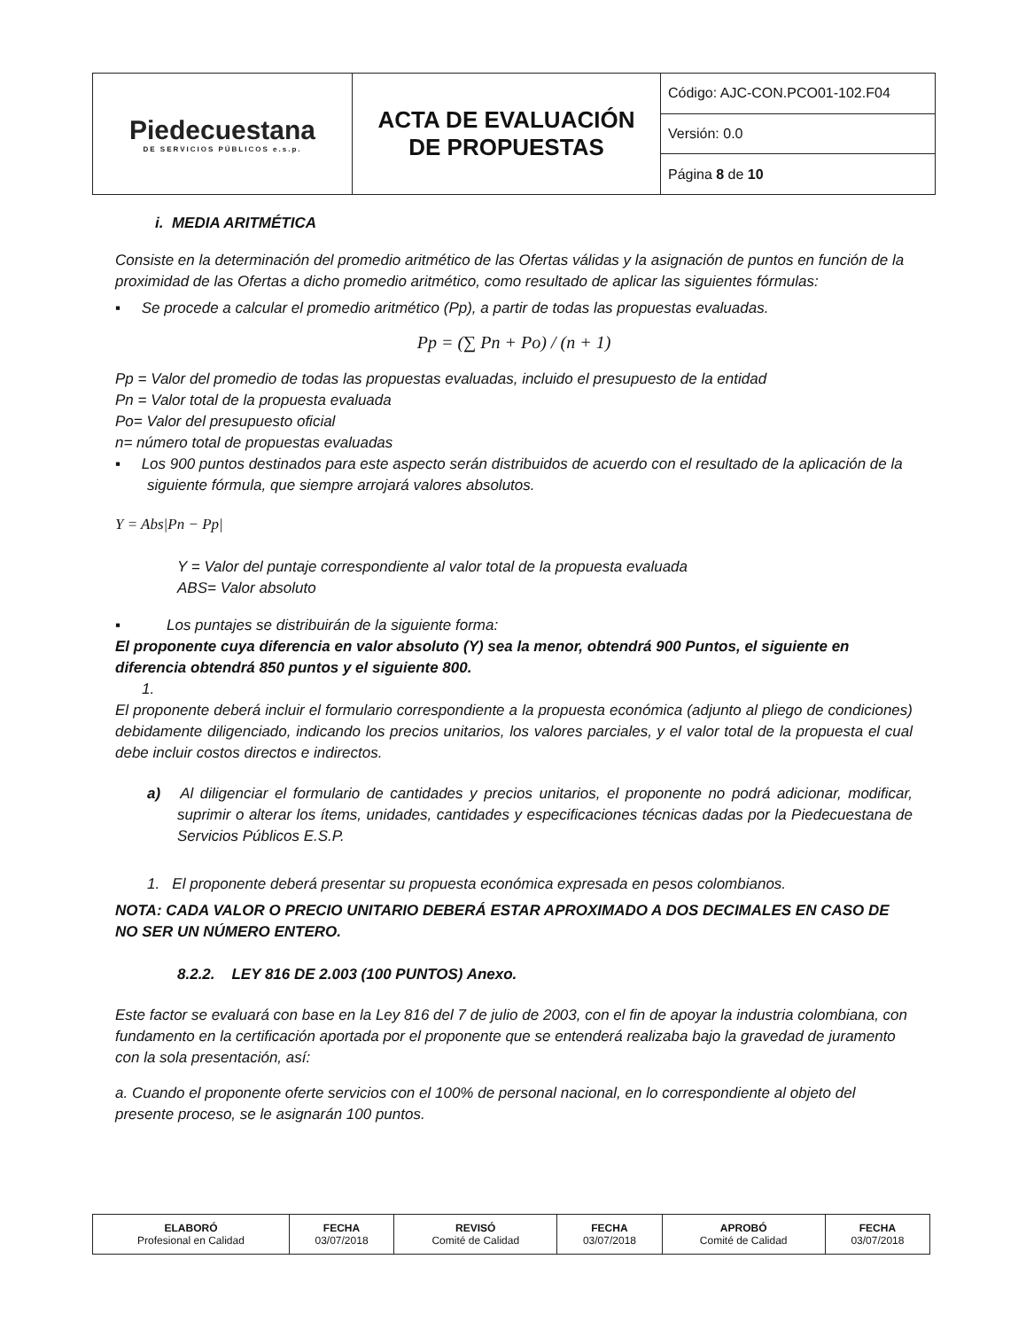| Piedecuestana DE SERVICIOS PÚBLICOS e.s.p. | ACTA DE EVALUACIÓN DE PROPUESTAS | Código: AJC-CON.PCO01-102.F04 |
| | | Versión: 0.0 |
| | | Página 8 de 10 |
i. MEDIA ARITMÉTICA
Consiste en la determinación del promedio aritmético de las Ofertas válidas y la asignación de puntos en función de la proximidad de las Ofertas a dicho promedio aritmético, como resultado de aplicar las siguientes fórmulas:
▪ Se procede a calcular el promedio aritmético (Pp), a partir de todas las propuestas evaluadas.
Pp = (∑ Pn + Po) / (n + 1)
Pp = Valor del promedio de todas las propuestas evaluadas, incluido el presupuesto de la entidad
Pn = Valor total de la propuesta evaluada
Po= Valor del presupuesto oficial
n= número total de propuestas evaluadas
▪ Los 900 puntos destinados para este aspecto serán distribuidos de acuerdo con el resultado de la aplicación de la siguiente fórmula, que siempre arrojará valores absolutos.
Y = Abs|Pn − Pp|
Y = Valor del puntaje correspondiente al valor total de la propuesta evaluada
ABS= Valor absoluto
▪ Los puntajes se distribuirán de la siguiente forma:
El proponente cuya diferencia en valor absoluto (Y) sea la menor, obtendrá 900 Puntos, el siguiente en diferencia obtendrá 850 puntos y el siguiente 800.
1.
El proponente deberá incluir el formulario correspondiente a la propuesta económica (adjunto al pliego de condiciones) debidamente diligenciado, indicando los precios unitarios, los valores parciales, y el valor total de la propuesta el cual debe incluir costos directos e indirectos.
a) Al diligenciar el formulario de cantidades y precios unitarios, el proponente no podrá adicionar, modificar, suprimir o alterar los ítems, unidades, cantidades y especificaciones técnicas dadas por la Piedecuestana de Servicios Públicos E.S.P.
1. El proponente deberá presentar su propuesta económica expresada en pesos colombianos.
NOTA: CADA VALOR O PRECIO UNITARIO DEBERÁ ESTAR APROXIMADO A DOS DECIMALES EN CASO DE NO SER UN NÚMERO ENTERO.
8.2.2. LEY 816 DE 2.003 (100 PUNTOS) Anexo.
Este factor se evaluará con base en la Ley 816 del 7 de julio de 2003, con el fin de apoyar la industria colombiana, con fundamento en la certificación aportada por el proponente que se entenderá realizaba bajo la gravedad de juramento con la sola presentación, así:
a. Cuando el proponente oferte servicios con el 100% de personal nacional, en lo correspondiente al objeto del presente proceso, se le asignarán 100 puntos.
| ELABORÓ Profesional en Calidad | FECHA 03/07/2018 | REVISÓ Comité de Calidad | FECHA 03/07/2018 | APROBÓ Comité de Calidad | FECHA 03/07/2018 |